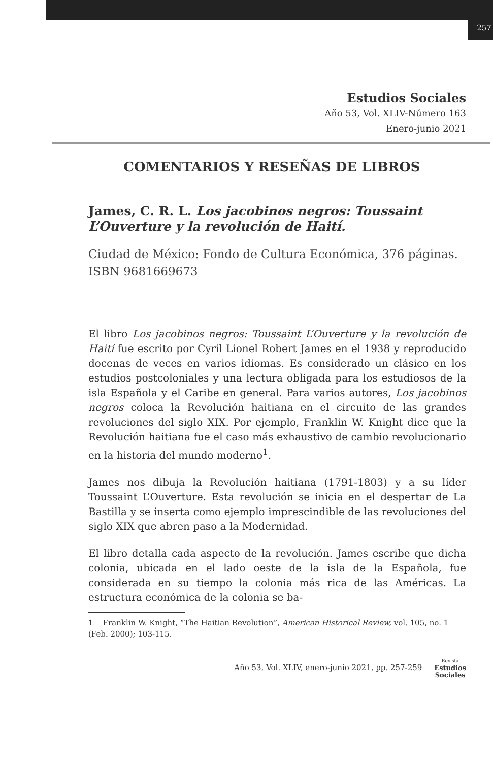257
Estudios Sociales
Año 53, Vol. XLIV-Número 163
Enero-junio 2021
COMENTARIOS Y RESEÑAS DE LIBROS
James, C. R. L. Los jacobinos negros: Toussaint L’Ouverture y la revolución de Haití.
Ciudad de México: Fondo de Cultura Económica, 376 páginas. ISBN 9681669673
El libro Los jacobinos negros: Toussaint L’Ouverture y la revolución de Haití fue escrito por Cyril Lionel Robert James en el 1938 y reproducido docenas de veces en varios idiomas. Es considerado un clásico en los estudios postcoloniales y una lectura obligada para los estudiosos de la isla Española y el Caribe en general. Para varios autores, Los jacobinos negros coloca la Revolución haitiana en el circuito de las grandes revoluciones del siglo XIX. Por ejemplo, Franklin W. Knight dice que la Revolución haitiana fue el caso más exhaustivo de cambio revolucionario en la historia del mundo moderno<sup>1</sup>.
James nos dibuja la Revolución haitiana (1791-1803) y a su líder Toussaint L’Ouverture. Esta revolución se inicia en el despertar de La Bastilla y se inserta como ejemplo imprescindible de las revoluciones del siglo XIX que abren paso a la Modernidad.
El libro detalla cada aspecto de la revolución. James escribe que dicha colonia, ubicada en el lado oeste de la isla de la Española, fue considerada en su tiempo la colonia más rica de las Américas. La estructura económica de la colonia se ba-
1 Franklin W. Knight, “The Haitian Revolution”, American Historical Review, vol. 105, no. 1 (Feb. 2000); 103-115.
Año 53, Vol. XLIV, enero-junio 2021, pp. 257-259
Revista
Estudios
Sociales